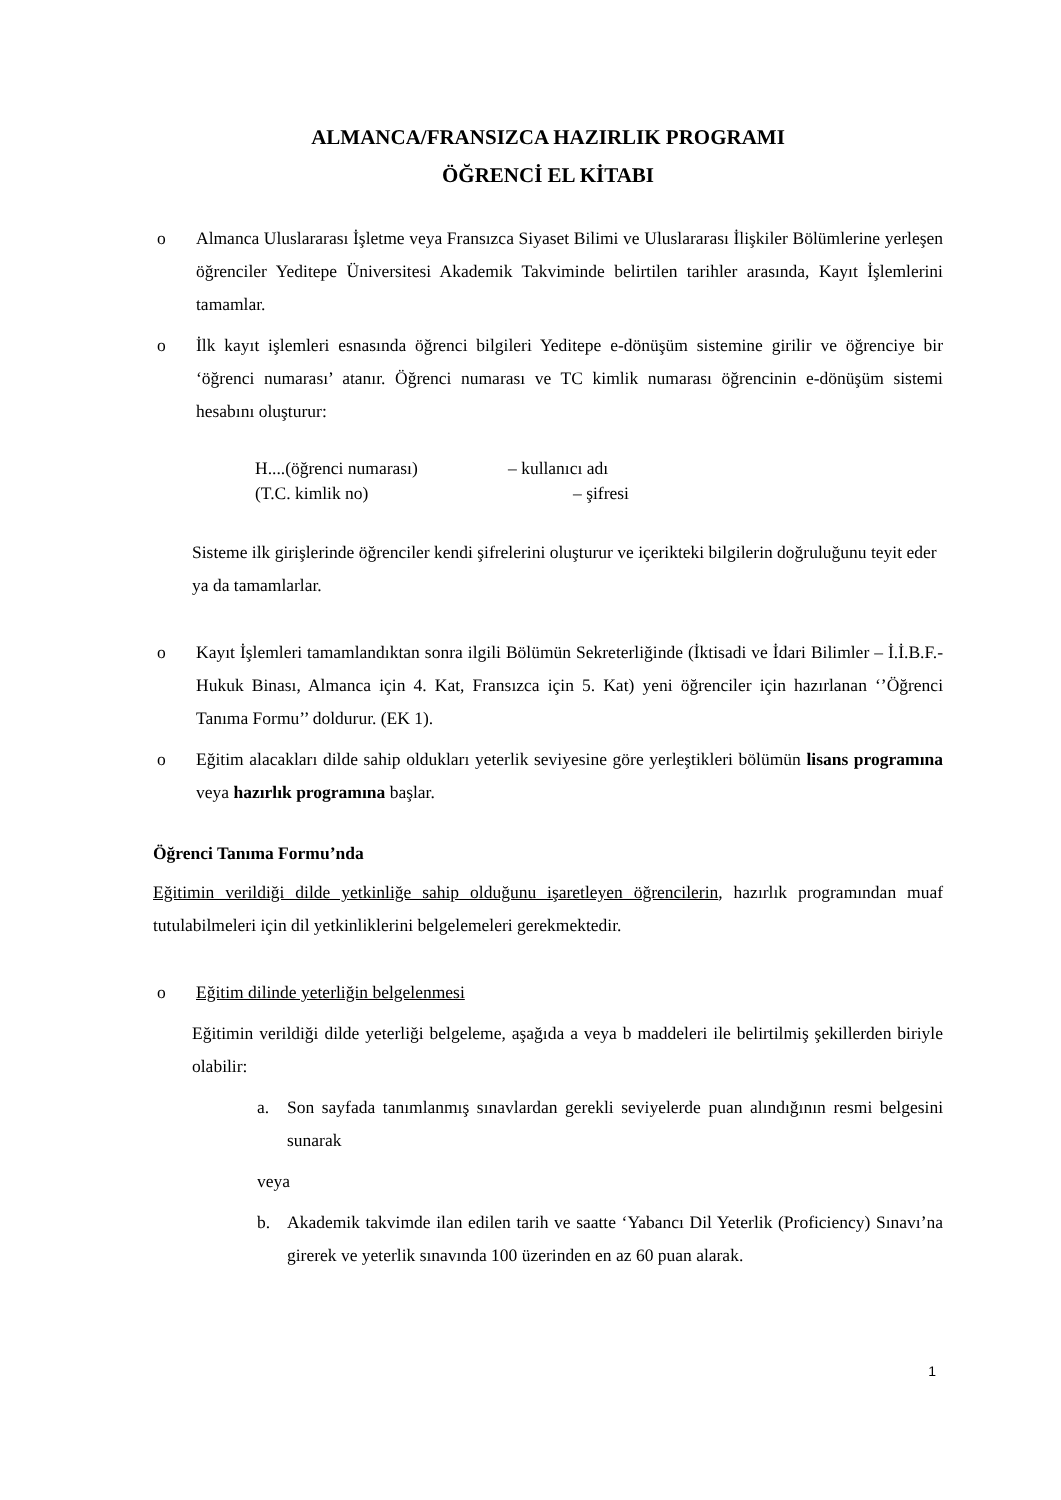ALMANCA/FRANSIZCA HAZIRLIK PROGRAMI
ÖĞRENCİ EL KİTABI
o Almanca Uluslararası İşletme veya Fransızca Siyaset Bilimi ve Uluslararası İlişkiler Bölümlerine yerleşen öğrenciler Yeditepe Üniversitesi Akademik Takviminde belirtilen tarihler arasında, Kayıt İşlemlerini tamamlar.
o İlk kayıt işlemleri esnasında öğrenci bilgileri Yeditepe e-dönüşüm sistemine girilir ve öğrenciye bir ‘öğrenci numarası’ atanır. Öğrenci numarası ve TC kimlik numarası öğrencinin e-dönüşüm sistemi hesabını oluşturur:
H....(öğrenci numarası) – kullanıcı adı
(T.C. kimlik no) – şifresi
Sisteme ilk girişlerinde öğrenciler kendi şifrelerini oluşturur ve içerikteki bilgilerin doğruluğunu teyit eder ya da tamamlarlar.
o Kayıt İşlemleri tamamlandıktan sonra ilgili Bölümün Sekreterliğinde (İktisadi ve İdari Bilimler – İ.İ.B.F.-Hukuk Binası, Almanca için 4. Kat, Fransızca için 5. Kat) yeni öğrenciler için hazırlanan ‘’Öğrenci Tanıma Formu’’ doldurur. (EK 1).
o Eğitim alacakları dilde sahip oldukları yeterlik seviyesine göre yerleştikleri bölümün lisans programına veya hazırlık programına başlar.
Öğrenci Tanıma Formu’nda
Eğitimin verildiği dilde yetkinliğe sahip olduğunu işaretleyen öğrencilerin, hazırlık programından muaf tutulabilmeleri için dil yetkinliklerini belgelemeleri gerekmektedir.
o Eğitim dilinde yeterliğin belgelenmesi
Eğitimin verildiği dilde yeterliği belgeleme, aşağıda a veya b maddeleri ile belirtilmiş şekillerden biriyle olabilir:
a. Son sayfada tanımlanmış sınavlardan gerekli seviyelerde puan alındığının resmi belgesini sunarak
veya
b. Akademik takvimde ilan edilen tarih ve saatte ‘Yabancı Dil Yeterlik (Proficiency) Sınavı’na girerek ve yeterlik sınavında 100 üzerinden en az 60 puan alarak.
1